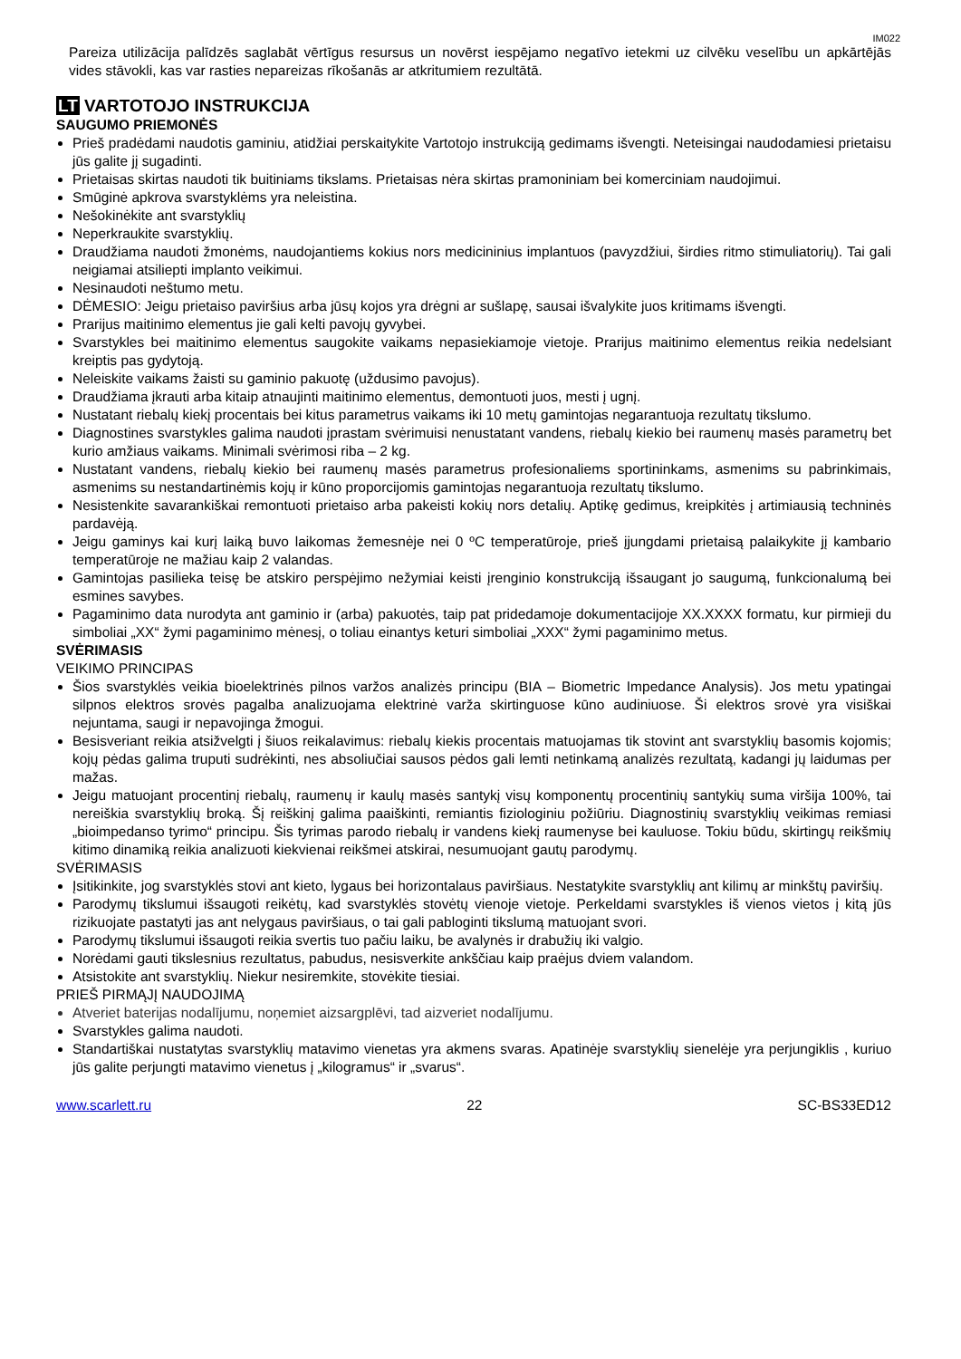IM022
Pareiza utilizācija palīdzēs saglabāt vērtīgus resursus un novērst iespējamo negatīvo ietekmi uz cilvēku veselību un apkārtējās vides stāvokli, kas var rasties nepareizas rīkošanās ar atkritumiem rezultātā.
LT VARTOTOJO INSTRUKCIJA
SAUGUMO PRIEMONĖS
Prieš pradėdami naudotis gaminiu, atidžiai perskaitykite Vartotojo instrukciją gedimams išvengti. Neteisingai naudodamiesi prietaisu jūs galite jį sugadinti.
Prietaisas skirtas naudoti tik buitiniams tikslams. Prietaisas nėra skirtas pramoniniam bei komerciniam naudojimui.
Smūginė apkrova svarstyklėms yra neleistina.
Nešokinėkite ant svarstyklių
Neperkraukite svarstyklių.
Draudžiama naudoti žmonėms, naudojantiems kokius nors medicininius implantuos (pavyzdžiui, širdies ritmo stimuliatorių). Tai gali neigiamai atsiliepti implanto veikimui.
Nesinaudoti neštumo metu.
DĖMESIO: Jeigu prietaiso paviršius arba jūsų kojos yra drėgni ar sušlapę, sausai išvalykite juos kritimams išvengti.
Prarijus maitinimo elementus jie gali kelti pavojų gyvybei.
Svarstykles bei maitinimo elementus saugokite vaikams nepasiekiamoje vietoje. Prarijus maitinimo elementus reikia nedelsiant kreiptis pas gydytoją.
Neleiskite vaikams žaisti su gaminio pakuotę (uždusimo pavojus).
Draudžiama įkrauti arba kitaip atnaujinti maitinimo elementus, demontuoti juos, mesti į ugnį.
Nustatant riebalų kiekį procentais bei kitus parametrus vaikams iki 10 metų gamintojas negarantuoja rezultatų tikslumo.
Diagnostines svarstykles galima naudoti įprastam svėrimuisi nenustatant vandens, riebalų kiekio bei raumenų masės parametrų bet kurio amžiaus vaikams. Minimali svėrimosi riba – 2 kg.
Nustatant vandens, riebalų kiekio bei raumenų masės parametrus profesionaliems sportininkams, asmenims su pabrinkimais, asmenims su nestandartinėmis kojų ir kūno proporcijomis gamintojas negarantuoja rezultatų tikslumo.
Nesistenkite savarankiškai remontuoti prietaiso arba pakeisti kokių nors detalių. Aptikę gedimus, kreipkitės į artimiausią techninės pardavėją.
Jeigu gaminys kai kurį laiką buvo laikomas žemesnėje nei 0 ºC temperatūroje, prieš įjungdami prietaisą palaikykite jį kambario temperatūroje ne mažiau kaip 2 valandas.
Gamintojas pasilieka teisę be atskiro perspėjimo nežymiai keisti įrenginio konstrukciją išsaugant jo saugumą, funkcionalumą bei esmines savybes.
Pagaminimo data nurodyta ant gaminio ir (arba) pakuotės, taip pat pridedamoje dokumentacijoje XX.XXXX formatu, kur pirmieji du simboliai „XX“ žymi pagaminimo mėnesį, o toliau einantys keturi simboliai „XXX“ žymi pagaminimo metus.
SVĖRIMASIS
VEIKIMO PRINCIPAS
Šios svarstyklės veikia bioelektrinės pilnos varžos analizės principu (BIA – Biometric Impedance Analysis). Jos metu ypatingai silpnos elektros srovės pagalba analizuojama elektrinė varža skirtinguose kūno audiniuose. Ši elektros srovė yra visiškai nejuntama, saugi ir nepavojinga žmogui.
Besisveriant reikia atsižvelgti į šiuos reikalavimus: riebalų kiekis procentais matuojamas tik stovint ant svarstyklių basomis kojomis; kojų pėdas galima truputi sudrėkinti, nes absoliučiai sausos pėdos gali lemti netinkamą analizės rezultatą, kadangi jų laidumas per mažas.
Jeigu matuojant procentinį riebalų, raumenų ir kaulų masės santykį visų komponentų procentinių santykių suma viršija 100%, tai nereiškia svarstyklių broką. Šį reiškinį galima paaiškinti, remiantis fiziologiniu požiūriu. Diagnostinių svarstyklių veikimas remiasi „bioimpedanso tyrimo“ principu. Šis tyrimas parodo riebalų ir vandens kiekį raumenyse bei kauluose. Tokiu būdu, skirtingų reikšmių kitimo dinamiką reikia analizuoti kiekvienai reikšmei atskirai, nesumuojant gautų parodymų.
SVĖRIMASIS
Įsitikinkite, jog svarstyklės stovi ant kieto, lygaus bei horizontalaus paviršiaus. Nestatykite svarstyklių ant kilimų ar minkštų paviršių.
Parodymų tikslumui išsaugoti reikėtų, kad svarstyklės stovėtų vienoje vietoje. Perkeldami svarstykles iš vienos vietos į kitą jūs rizikuojate pastatyti jas ant nelygaus paviršiaus, o tai gali pabloginti tikslumą matuojant svori.
Parodymų tikslumui išsaugoti reikia svertis tuo pačiu laiku, be avalynės ir drabužių iki valgio.
Norėdami gauti tikslesnius rezultatus, pabudus, nesisverkite ankščiau kaip praėjus dviem valandom.
Atsistokite ant svarstyklių. Niekur nesiremkite, stovėkite tiesiai.
PRIEŠ PIRMĄJĮ NAUDOJIMĄ
Atveriet baterijas nodalījumu, noņemiet aizsargplēvi, tad aizveriet nodalījumu.
Svarstykles galima naudoti.
Standartiškai nustatytas svarstyklių matavimo vienetas yra akmens svaras. Apatinėje svarstyklių sienelėje yra perjungiklis , kuriuo jūs galite perjungti matavimo vienetus į „kilogramus“ ir „svarus“.
www.scarlett.ru 22 SC-BS33ED12